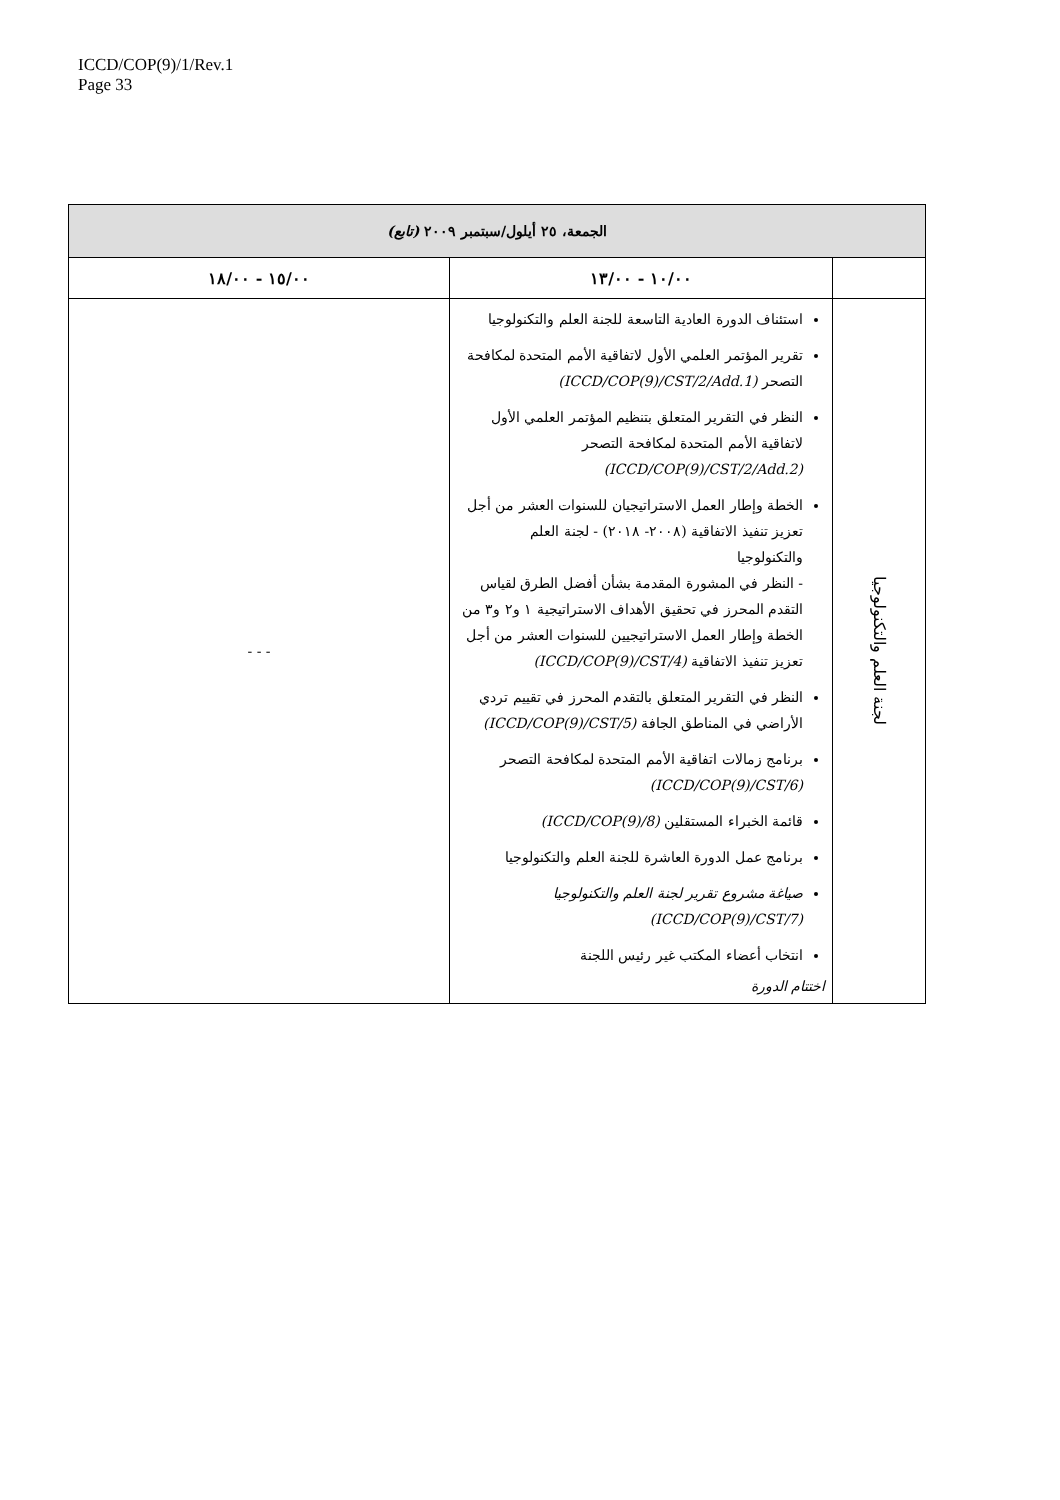ICCD/COP(9)/1/Rev.1
Page 33
| الجمعة، ٢٥ أيلول/سبتمبر ٢٠٠٩ (تابع) | | |
| --- | --- | --- |
| | ١٠/٠٠ - ١٣/٠٠ | ١٥/٠٠ - ١٨/٠٠ |
| لجنة العلم والتكنولوجيا | استئناف الدورة العادية التاسعة للجنة العلم والتكنولوجيا تقرير المؤتمر العلمي الأول لاتفاقية الأمم المتحدة لمكافحة التصحر (ICCD/COP(9)/CST/2/Add.1) النظر في التقرير المتعلق بتنظيم المؤتمر العلمي الأول لاتفاقية الأمم المتحدة لمكافحة التصحر (ICCD/COP(9)/CST/2/Add.2) الخطة وإطار العمل الاستراتيجيان للسنوات العشر من أجل تعزيز تنفيذ الاتفاقية (٢٠٠٨- ٢٠١٨) - لجنة العلم والتكنولوجيا - النظر في المشورة المقدمة بشأن أفضل الطرق لقياس التقدم المحرز في تحقيق الأهداف الاستراتيجية ١ و٢ و٣ من الخطة وإطار العمل الاستراتيجيين للسنوات العشر من أجل تعزيز تنفيذ الاتفاقية (ICCD/COP(9)/CST/4) النظر في التقرير المتعلق بالتقدم المحرز في تقييم تردي الأراضي في المناطق الجافة (ICCD/COP(9)/CST/5) برنامج زمالات اتفاقية الأمم المتحدة لمكافحة التصحر (ICCD/COP(9)/CST/6) قائمة الخبراء المستقلين (ICCD/COP(9)/8) برنامج عمل الدورة العاشرة للجنة العلم والتكنولوجيا صياغة مشروع تقرير لجنة العلم والتكنولوجيا (ICCD/COP(9)/CST/7) انتخاب أعضاء المكتب غير رئيس اللجنة اختتام الدورة | - - - |